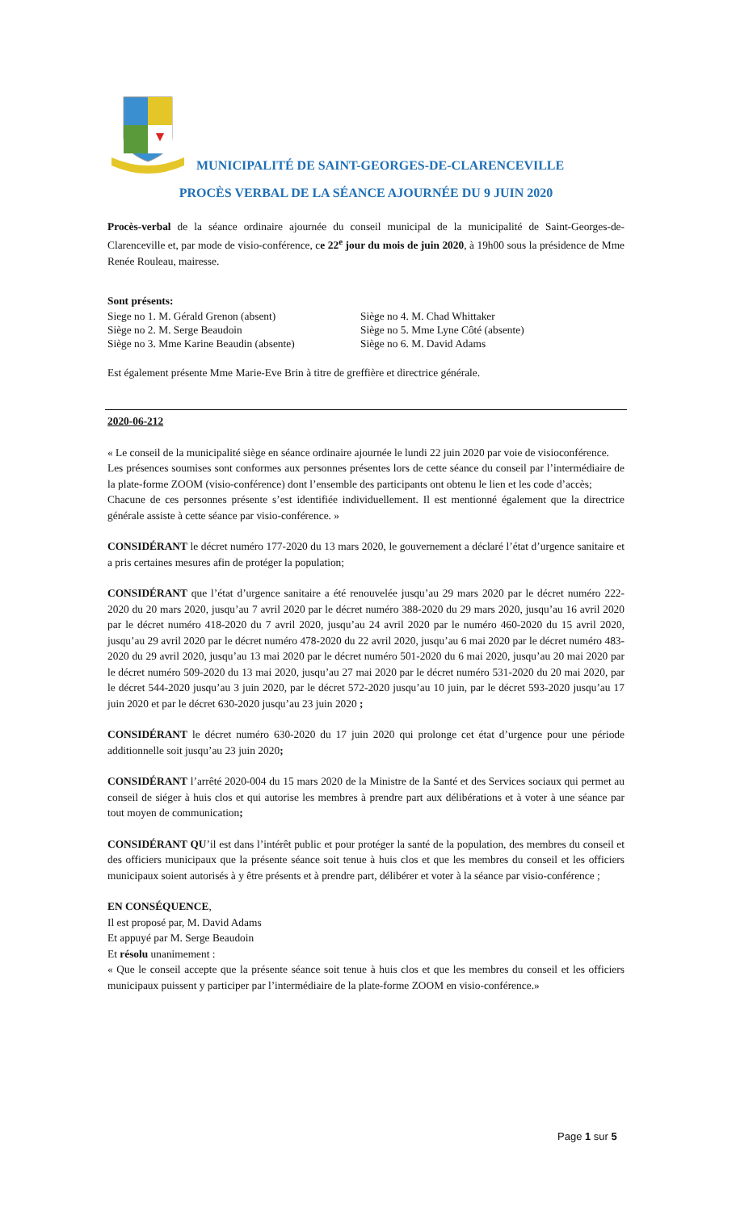MUNICIPALITÉ DE SAINT-GEORGES-DE-CLARENCEVILLE
PROCÈS VERBAL DE LA SÉANCE AJOURNÉE DU 9 JUIN 2020
Procès-verbal de la séance ordinaire ajournée du conseil municipal de la municipalité de Saint-Georges-de-Clarenceville et, par mode de visio-conférence, ce 22<sup>e</sup> jour du mois de juin 2020, à 19h00 sous la présidence de Mme Renée Rouleau, mairesse.
Sont présents:
Siege no 1. M. Gérald Grenon (absent)
Siège no 2. M. Serge Beaudoin
Siège no 3. Mme Karine Beaudin (absente)
Siège no 4. M. Chad Whittaker
Siège no 5. Mme Lyne Côté (absente)
Siège no 6. M. David Adams
Est également présente Mme Marie-Eve Brin à titre de greffière et directrice générale.
2020-06-212
« Le conseil de la municipalité siège en séance ordinaire ajournée le lundi 22 juin 2020 par voie de visioconférence.
Les présences soumises sont conformes aux personnes présentes lors de cette séance du conseil par l’intermédiaire de la plate-forme ZOOM (visio-conférence) dont l’ensemble des participants ont obtenu le lien et les code d’accès;
Chacune de ces personnes présente s’est identifiée individuellement. Il est mentionné également que la directrice générale assiste à cette séance par visio-conférence. »
CONSIDÉRANT le décret numéro 177-2020 du 13 mars 2020, le gouvernement a déclaré l’état d’urgence sanitaire et a pris certaines mesures afin de protéger la population;
CONSIDÉRANT que l’état d’urgence sanitaire a été renouvelée jusqu’au 29 mars 2020 par le décret numéro 222-2020 du 20 mars 2020, jusqu’au 7 avril 2020 par le décret numéro 388-2020 du 29 mars 2020, jusqu’au 16 avril 2020 par le décret numéro 418-2020 du 7 avril 2020, jusqu’au 24 avril 2020 par le numéro 460-2020 du 15 avril 2020, jusqu’au 29 avril 2020 par le décret numéro 478-2020 du 22 avril 2020, jusqu’au 6 mai 2020 par le décret numéro 483-2020 du 29 avril 2020, jusqu’au 13 mai 2020 par le décret numéro 501-2020 du 6 mai 2020, jusqu’au 20 mai 2020 par le décret numéro 509-2020 du 13 mai 2020, jusqu’au 27 mai 2020 par le décret numéro 531-2020 du 20 mai 2020, par le décret 544-2020 jusqu’au 3 juin 2020, par le décret 572-2020 jusqu’au 10 juin, par le décret 593-2020 jusqu’au 17 juin 2020 et par le décret 630-2020 jusqu’au 23 juin 2020 ;
CONSIDÉRANT le décret numéro 630-2020 du 17 juin 2020 qui prolonge cet état d’urgence pour une période additionnelle soit jusqu’au 23 juin 2020;
CONSIDÉRANT l’arrêté 2020-004 du 15 mars 2020 de la Ministre de la Santé et des Services sociaux qui permet au conseil de siéger à huis clos et qui autorise les membres à prendre part aux délibérations et à voter à une séance par tout moyen de communication;
CONSIDÉRANT QU’il est dans l’intérêt public et pour protéger la santé de la population, des membres du conseil et des officiers municipaux que la présente séance soit tenue à huis clos et que les membres du conseil et les officiers municipaux soient autorisés à y être présents et à prendre part, délibérer et voter à la séance par visio-conférence ;
EN CONSÉQUENCE,
Il est proposé par, M. David Adams
Et appuyé par M. Serge Beaudoin
Et résolu unanimement :
« Que le conseil accepte que la présente séance soit tenue à huis clos et que les membres du conseil et les officiers municipaux puissent y participer par l’intermédiaire de la plate-forme ZOOM en visio-conférence.»
Page 1 sur 5